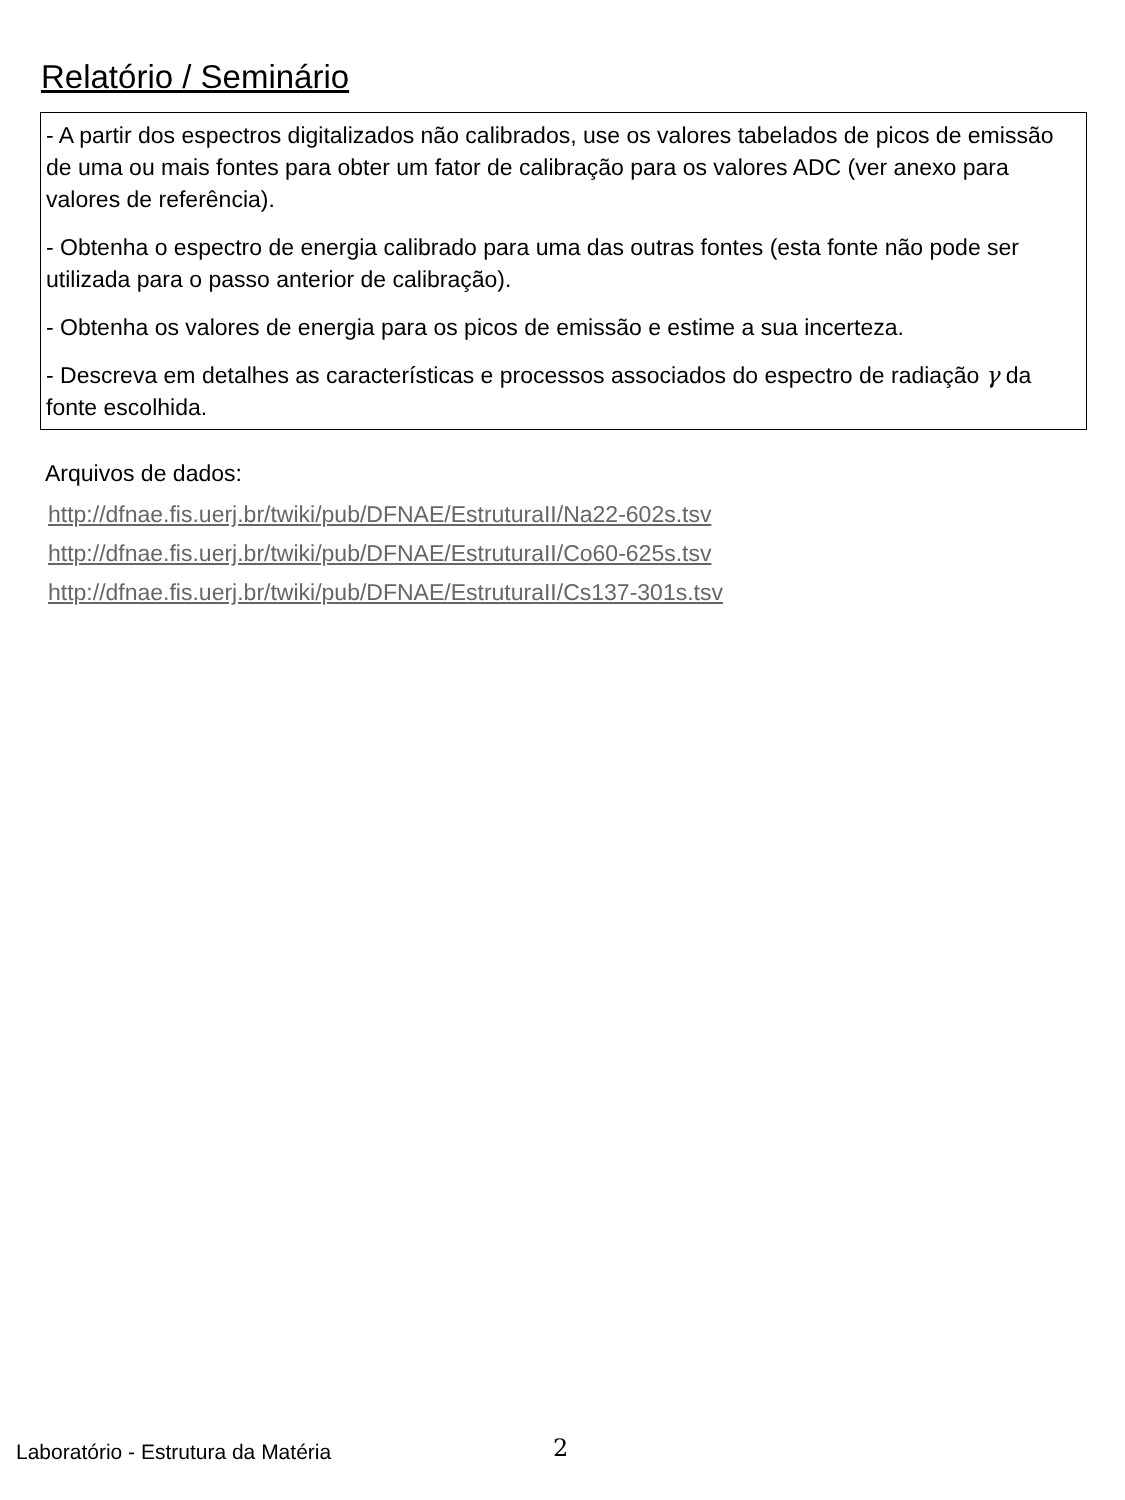Relatório / Seminário
- A partir dos espectros digitalizados não calibrados, use os valores tabelados de picos de emissão de uma ou mais fontes para obter um fator de calibração para os valores ADC (ver anexo para valores de referência).
- Obtenha o espectro de energia calibrado para uma das outras fontes (esta fonte não pode ser utilizada para o passo anterior de calibração).
- Obtenha os valores de energia para os picos de emissão e estime a sua incerteza.
- Descreva em detalhes as características e processos associados do espectro de radiação γ da fonte escolhida.
Arquivos de dados:
http://dfnae.fis.uerj.br/twiki/pub/DFNAE/EstruturaII/Na22-602s.tsv
http://dfnae.fis.uerj.br/twiki/pub/DFNAE/EstruturaII/Co60-625s.tsv
http://dfnae.fis.uerj.br/twiki/pub/DFNAE/EstruturaII/Cs137-301s.tsv
Laboratório - Estrutura da Matéria
2